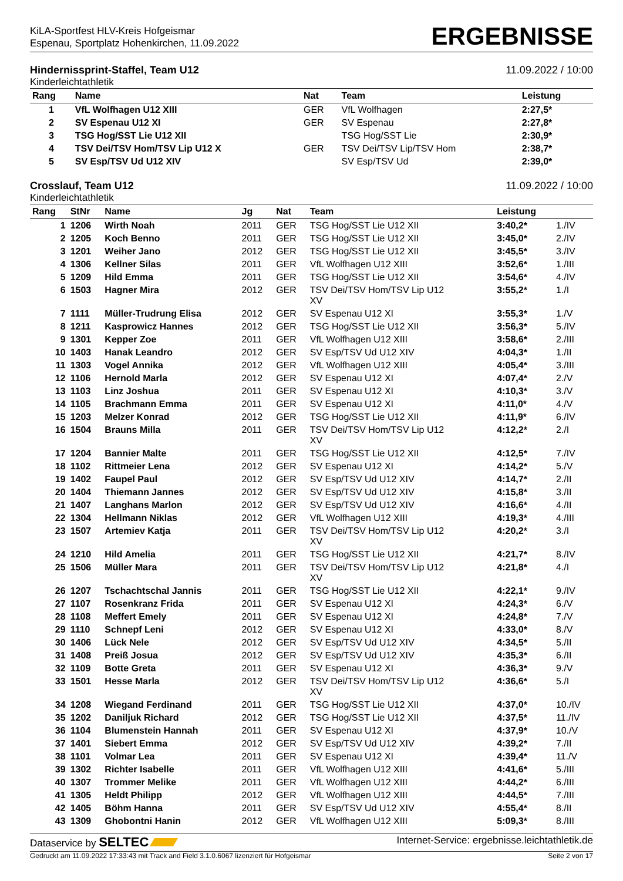KiLA-Sportfest HLV-Kreis Hofgeismar
Espenau, Sportplatz Hohenkirchen, 11.09.2022
ERGEBNISSE
Hindernissprint-Staffel, Team U12 11.09.2022 / 10:00
Kinderleichtathletik
| Rang | Name | Nat | Team | Leistung | |
| --- | --- | --- | --- | --- | --- |
| 1 | VfL Wolfhagen U12 XIII | GER | VfL Wolfhagen | 2:27,5* | |
| 2 | SV Espenau U12 XI | GER | SV Espenau | 2:27,8* | |
| 3 | TSG Hog/SST Lie U12 XII | | TSG Hog/SST Lie | 2:30,9* | |
| 4 | TSV Dei/TSV Hom/TSV Lip U12 X | GER | TSV Dei/TSV Lip/TSV Hom | 2:38,7* | |
| 5 | SV Esp/TSV Ud U12 XIV | | SV Esp/TSV Ud | 2:39,0* | |
Crosslauf, Team U12 11.09.2022 / 10:00
Kinderleichtathletik
| Rang | StNr | Name | Jg | Nat | Team | Leistung | |
| --- | --- | --- | --- | --- | --- | --- | --- |
| 1 | 1206 | Wirth Noah | 2011 | GER | TSG Hog/SST Lie U12 XII | 3:40,2* | 1./IV |
| 2 | 1205 | Koch Benno | 2011 | GER | TSG Hog/SST Lie U12 XII | 3:45,0* | 2./IV |
| 3 | 1201 | Weiher Jano | 2012 | GER | TSG Hog/SST Lie U12 XII | 3:45,5* | 3./IV |
| 4 | 1306 | Kellner Silas | 2011 | GER | VfL Wolfhagen U12 XIII | 3:52,6* | 1./III |
| 5 | 1209 | Hild Emma | 2011 | GER | TSG Hog/SST Lie U12 XII | 3:54,6* | 4./IV |
| 6 | 1503 | Hagner Mira | 2012 | GER | TSV Dei/TSV Hom/TSV Lip U12 XV | 3:55,2* | 1./I |
| 7 | 1111 | Müller-Trudrung Elisa | 2012 | GER | SV Espenau U12 XI | 3:55,3* | 1./V |
| 8 | 1211 | Kasprowicz Hannes | 2012 | GER | TSG Hog/SST Lie U12 XII | 3:56,3* | 5./IV |
| 9 | 1301 | Kepper Zoe | 2011 | GER | VfL Wolfhagen U12 XIII | 3:58,6* | 2./III |
| 10 | 1403 | Hanak Leandro | 2012 | GER | SV Esp/TSV Ud U12 XIV | 4:04,3* | 1./II |
| 11 | 1303 | Vogel Annika | 2012 | GER | VfL Wolfhagen U12 XIII | 4:05,4* | 3./III |
| 12 | 1106 | Hernold Marla | 2012 | GER | SV Espenau U12 XI | 4:07,4* | 2./V |
| 13 | 1103 | Linz Joshua | 2011 | GER | SV Espenau U12 XI | 4:10,3* | 3./V |
| 14 | 1105 | Brachmann Emma | 2011 | GER | SV Espenau U12 XI | 4:11,0* | 4./V |
| 15 | 1203 | Melzer Konrad | 2012 | GER | TSG Hog/SST Lie U12 XII | 4:11,9* | 6./IV |
| 16 | 1504 | Brauns Milla | 2011 | GER | TSV Dei/TSV Hom/TSV Lip U12 XV | 4:12,2* | 2./I |
| 17 | 1204 | Bannier Malte | 2011 | GER | TSG Hog/SST Lie U12 XII | 4:12,5* | 7./IV |
| 18 | 1102 | Rittmeier Lena | 2012 | GER | SV Espenau U12 XI | 4:14,2* | 5./V |
| 19 | 1402 | Faupel Paul | 2012 | GER | SV Esp/TSV Ud U12 XIV | 4:14,7* | 2./II |
| 20 | 1404 | Thiemann Jannes | 2012 | GER | SV Esp/TSV Ud U12 XIV | 4:15,8* | 3./II |
| 21 | 1407 | Langhans Marlon | 2012 | GER | SV Esp/TSV Ud U12 XIV | 4:16,6* | 4./II |
| 22 | 1304 | Hellmann Niklas | 2012 | GER | VfL Wolfhagen U12 XIII | 4:19,3* | 4./III |
| 23 | 1507 | Artemiev Katja | 2011 | GER | TSV Dei/TSV Hom/TSV Lip U12 XV | 4:20,2* | 3./I |
| 24 | 1210 | Hild Amelia | 2011 | GER | TSG Hog/SST Lie U12 XII | 4:21,7* | 8./IV |
| 25 | 1506 | Müller Mara | 2011 | GER | TSV Dei/TSV Hom/TSV Lip U12 XV | 4:21,8* | 4./I |
| 26 | 1207 | Tschachtschal Jannis | 2011 | GER | TSG Hog/SST Lie U12 XII | 4:22,1* | 9./IV |
| 27 | 1107 | Rosenkranz Frida | 2011 | GER | SV Espenau U12 XI | 4:24,3* | 6./V |
| 28 | 1108 | Meffert Emely | 2011 | GER | SV Espenau U12 XI | 4:24,8* | 7./V |
| 29 | 1110 | Schnepf Leni | 2012 | GER | SV Espenau U12 XI | 4:33,0* | 8./V |
| 30 | 1406 | Lück Nele | 2012 | GER | SV Esp/TSV Ud U12 XIV | 4:34,5* | 5./II |
| 31 | 1408 | Preiß Josua | 2012 | GER | SV Esp/TSV Ud U12 XIV | 4:35,3* | 6./II |
| 32 | 1109 | Botte Greta | 2011 | GER | SV Espenau U12 XI | 4:36,3* | 9./V |
| 33 | 1501 | Hesse Marla | 2012 | GER | TSV Dei/TSV Hom/TSV Lip U12 XV | 4:36,6* | 5./I |
| 34 | 1208 | Wiegand Ferdinand | 2011 | GER | TSG Hog/SST Lie U12 XII | 4:37,0* | 10./IV |
| 35 | 1202 | Daniljuk Richard | 2012 | GER | TSG Hog/SST Lie U12 XII | 4:37,5* | 11./IV |
| 36 | 1104 | Blumenstein Hannah | 2011 | GER | SV Espenau U12 XI | 4:37,9* | 10./V |
| 37 | 1401 | Siebert Emma | 2012 | GER | SV Esp/TSV Ud U12 XIV | 4:39,2* | 7./II |
| 38 | 1101 | Volmar Lea | 2011 | GER | SV Espenau U12 XI | 4:39,4* | 11./V |
| 39 | 1302 | Richter Isabelle | 2011 | GER | VfL Wolfhagen U12 XIII | 4:41,6* | 5./III |
| 40 | 1307 | Trommer Melike | 2011 | GER | VfL Wolfhagen U12 XIII | 4:44,2* | 6./III |
| 41 | 1305 | Heldt Philipp | 2012 | GER | VfL Wolfhagen U12 XIII | 4:44,5* | 7./III |
| 42 | 1405 | Böhm Hanna | 2011 | GER | SV Esp/TSV Ud U12 XIV | 4:55,4* | 8./II |
| 43 | 1309 | Ghobontni Hanin | 2012 | GER | VfL Wolfhagen U12 XIII | 5:09,3* | 8./III |
Dataservice by SELTEC Internet-Service: ergebnisse.leichtathletik.de
Gedruckt am 11.09.2022 17:33:43 mit Track and Field 3.1.0.6067 lizenziert für Hofgeismar Seite 2 von 17